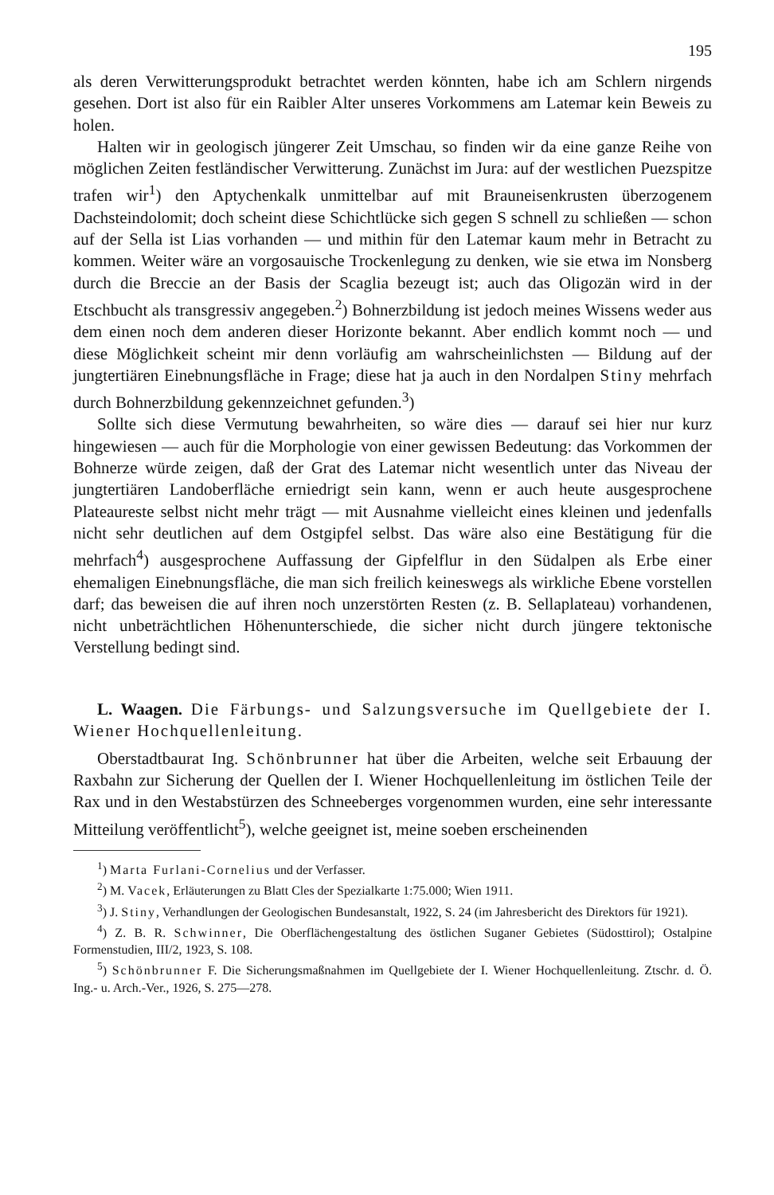195
als deren Verwitterungsprodukt betrachtet werden könnten, habe ich am Schlern nirgends gesehen. Dort ist also für ein Raibler Alter unseres Vorkommens am Latemar kein Beweis zu holen.
Halten wir in geologisch jüngerer Zeit Umschau, so finden wir da eine ganze Reihe von möglichen Zeiten festländischer Verwitterung. Zunächst im Jura: auf der westlichen Puezspitze trafen wir<sup>1</sup>) den Aptychenkalk unmittelbar auf mit Brauneisenkrusten überzogenem Dachsteindolomit; doch scheint diese Schichtlücke sich gegen S schnell zu schließen — schon auf der Sella ist Lias vorhanden — und mithin für den Latemar kaum mehr in Betracht zu kommen. Weiter wäre an vorgosauische Trockenlegung zu denken, wie sie etwa im Nonsberg durch die Breccie an der Basis der Scaglia bezeugt ist; auch das Oligozän wird in der Etschbucht als transgressiv angegeben.<sup>2</sup>) Bohnerzbildung ist jedoch meines Wissens weder aus dem einen noch dem anderen dieser Horizonte bekannt. Aber endlich kommt noch — und diese Möglichkeit scheint mir denn vorläufig am wahrscheinlichsten — Bildung auf der jungtertiären Einebnungsfläche in Frage; diese hat ja auch in den Nordalpen Stiny mehrfach durch Bohnerzbildung gekennzeichnet gefunden.<sup>3</sup>)
Sollte sich diese Vermutung bewahrheiten, so wäre dies — darauf sei hier nur kurz hingewiesen — auch für die Morphologie von einer gewissen Bedeutung: das Vorkommen der Bohnerze würde zeigen, daß der Grat des Latemar nicht wesentlich unter das Niveau der jungtertiären Landoberfläche erniedrigt sein kann, wenn er auch heute ausgesprochene Plateaureste selbst nicht mehr trägt — mit Ausnahme vielleicht eines kleinen und jedenfalls nicht sehr deutlichen auf dem Ostgipfel selbst. Das wäre also eine Bestätigung für die mehrfach<sup>4</sup>) ausgesprochene Auffassung der Gipfelflur in den Südalpen als Erbe einer ehemaligen Einebnungsfläche, die man sich freilich keineswegs als wirkliche Ebene vorstellen darf; das beweisen die auf ihren noch unzerstörten Resten (z. B. Sellaplateau) vorhandenen, nicht unbeträchtlichen Höhenunterschiede, die sicher nicht durch jüngere tektonische Verstellung bedingt sind.
L. Waagen. Die Färbungs- und Salzungsversuche im Quellgebiete der I. Wiener Hochquellenleitung.
Oberstadtbaurat Ing. Schönbrunner hat über die Arbeiten, welche seit Erbauung der Raxbahn zur Sicherung der Quellen der I. Wiener Hochquellenleitung im östlichen Teile der Rax und in den Westabstürzen des Schneeberges vorgenommen wurden, eine sehr interessante Mitteilung veröffentlicht<sup>5</sup>), welche geeignet ist, meine soeben erscheinenden
<sup>1</sup>) Marta Furlani-Cornelius und der Verfasser.
<sup>2</sup>) M. Vacek, Erläuterungen zu Blatt Cles der Spezialkarte 1:75.000; Wien 1911.
<sup>3</sup>) J. Stiny, Verhandlungen der Geologischen Bundesanstalt, 1922, S. 24 (im Jahresbericht des Direktors für 1921).
<sup>4</sup>) Z. B. R. Schwinner, Die Oberflächengestaltung des östlichen Suganer Gebietes (Südosttirol); Ostalpine Formenstudien, III/2, 1923, S. 108.
<sup>5</sup>) Schönbrunner F. Die Sicherungsmaßnahmen im Quellgebiete der I. Wiener Hochquellenleitung. Ztschr. d. Ö. Ing.- u. Arch.-Ver., 1926, S. 275—278.